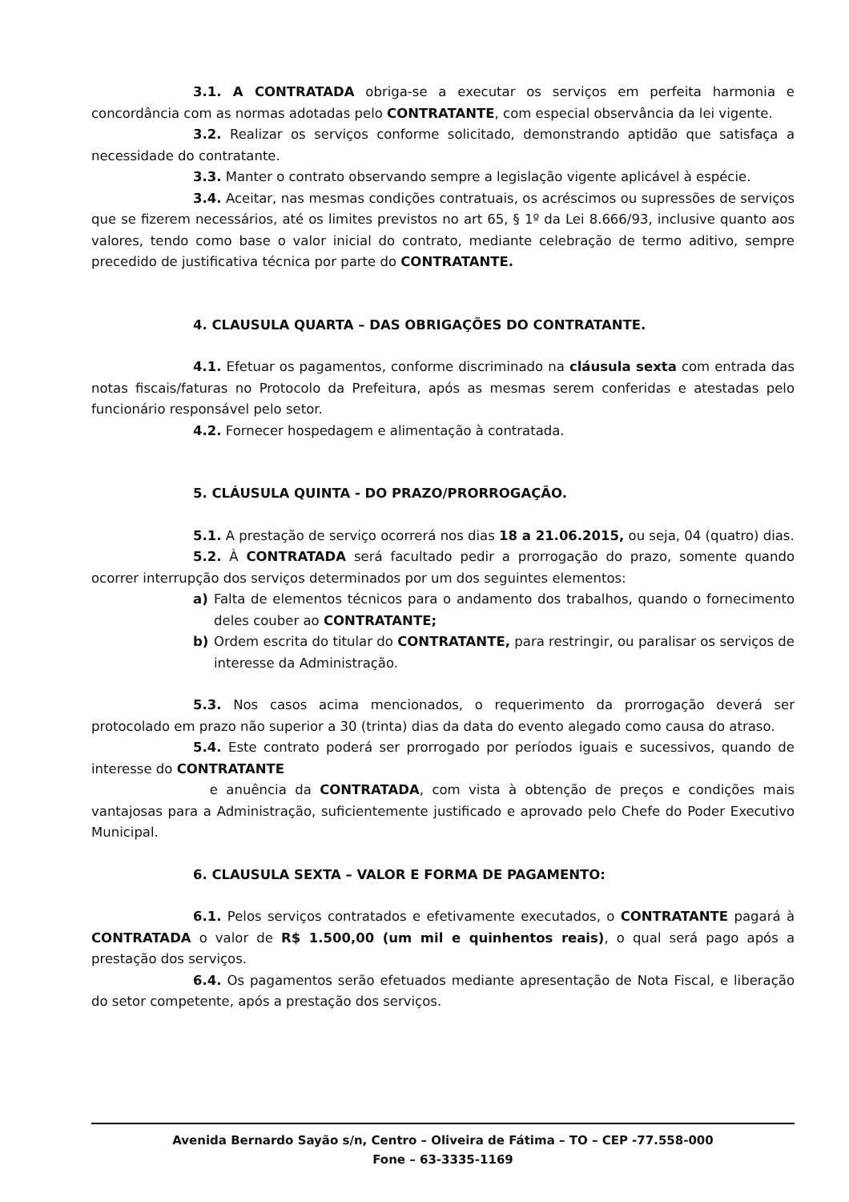3.1. A CONTRATADA obriga-se a executar os serviços em perfeita harmonia e concordância com as normas adotadas pelo CONTRATANTE, com especial observância da lei vigente.
3.2. Realizar os serviços conforme solicitado, demonstrando aptidão que satisfaça a necessidade do contratante.
3.3. Manter o contrato observando sempre a legislação vigente aplicável à espécie.
3.4. Aceitar, nas mesmas condições contratuais, os acréscimos ou supressões de serviços que se fizerem necessários, até os limites previstos no art 65, § 1º da Lei 8.666/93, inclusive quanto aos valores, tendo como base o valor inicial do contrato, mediante celebração de termo aditivo, sempre precedido de justificativa técnica por parte do CONTRATANTE.
4. CLAUSULA QUARTA – DAS OBRIGAÇÕES DO CONTRATANTE.
4.1. Efetuar os pagamentos, conforme discriminado na cláusula sexta com entrada das notas fiscais/faturas no Protocolo da Prefeitura, após as mesmas serem conferidas e atestadas pelo funcionário responsável pelo setor.
4.2. Fornecer hospedagem e alimentação à contratada.
5. CLÁUSULA QUINTA - DO PRAZO/PRORROGAÇÃO.
5.1. A prestação de serviço ocorrerá nos dias 18 a 21.06.2015, ou seja, 04 (quatro) dias.
5.2. À CONTRATADA será facultado pedir a prorrogação do prazo, somente quando ocorrer interrupção dos serviços determinados por um dos seguintes elementos:
a) Falta de elementos técnicos para o andamento dos trabalhos, quando o fornecimento deles couber ao CONTRATANTE;
b) Ordem escrita do titular do CONTRATANTE, para restringir, ou paralisar os serviços de interesse da Administração.
5.3. Nos casos acima mencionados, o requerimento da prorrogação deverá ser protocolado em prazo não superior a 30 (trinta) dias da data do evento alegado como causa do atraso.
5.4. Este contrato poderá ser prorrogado por períodos iguais e sucessivos, quando de interesse do CONTRATANTE
e anuência da CONTRATADA, com vista à obtenção de preços e condições mais vantajosas para a Administração, suficientemente justificado e aprovado pelo Chefe do Poder Executivo Municipal.
6. CLAUSULA SEXTA – VALOR E FORMA DE PAGAMENTO:
6.1. Pelos serviços contratados e efetivamente executados, o CONTRATANTE pagará à CONTRATADA o valor de R$ 1.500,00 (um mil e quinhentos reais), o qual será pago após a prestação dos serviços.
6.4. Os pagamentos serão efetuados mediante apresentação de Nota Fiscal, e liberação do setor competente, após a prestação dos serviços.
Avenida Bernardo Sayão s/n, Centro – Oliveira de Fátima – TO – CEP -77.558-000
Fone – 63-3335-1169